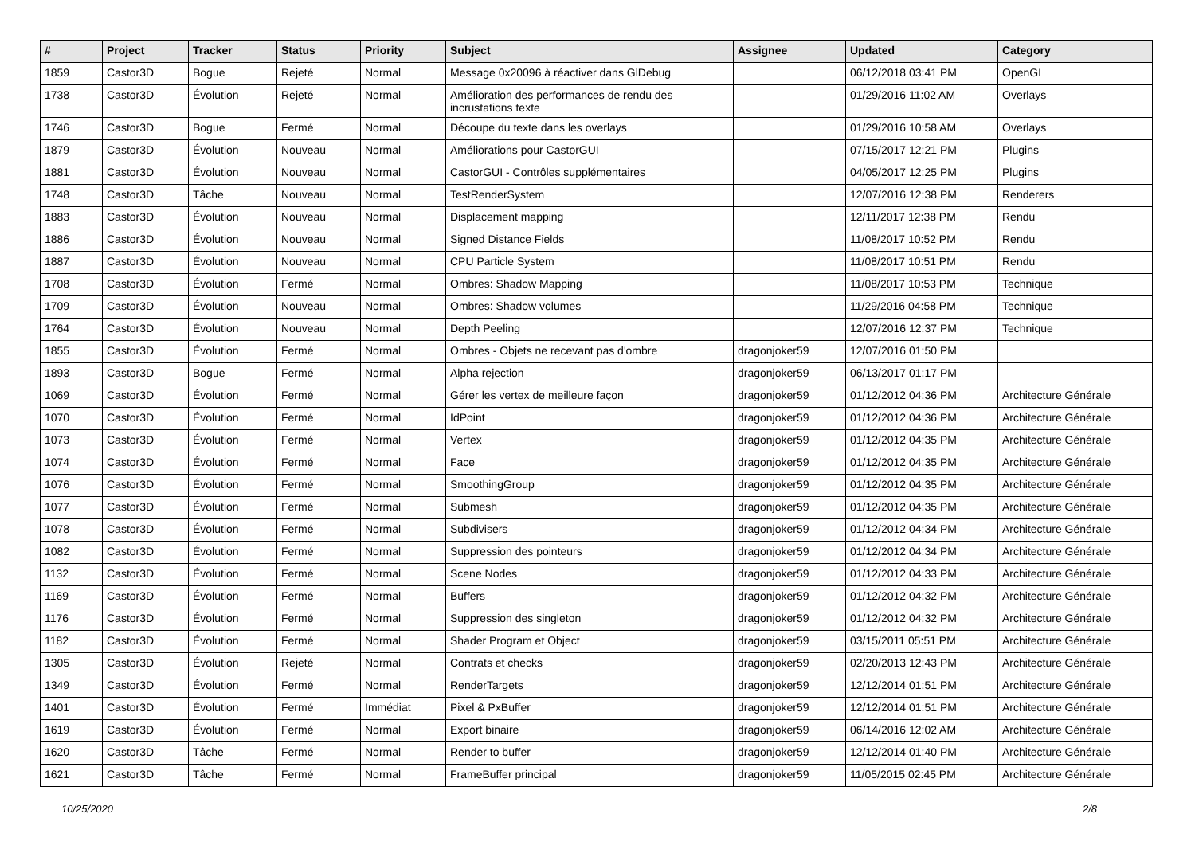| # | Project | Tracker | Status | Priority | Subject | Assignee | Updated | Category |
| --- | --- | --- | --- | --- | --- | --- | --- | --- |
| 1859 | Castor3D | Bogue | Rejeté | Normal | Message 0x20096 à réactiver dans GlDebug | | 06/12/2018 03:41 PM | OpenGL |
| 1738 | Castor3D | Évolution | Rejeté | Normal | Amélioration des performances de rendu des incrustations texte | | 01/29/2016 11:02 AM | Overlays |
| 1746 | Castor3D | Bogue | Fermé | Normal | Découpe du texte dans les overlays | | 01/29/2016 10:58 AM | Overlays |
| 1879 | Castor3D | Évolution | Nouveau | Normal | Améliorations pour CastorGUI | | 07/15/2017 12:21 PM | Plugins |
| 1881 | Castor3D | Évolution | Nouveau | Normal | CastorGUI - Contrôles supplémentaires | | 04/05/2017 12:25 PM | Plugins |
| 1748 | Castor3D | Tâche | Nouveau | Normal | TestRenderSystem | | 12/07/2016 12:38 PM | Renderers |
| 1883 | Castor3D | Évolution | Nouveau | Normal | Displacement mapping | | 12/11/2017 12:38 PM | Rendu |
| 1886 | Castor3D | Évolution | Nouveau | Normal | Signed Distance Fields | | 11/08/2017 10:52 PM | Rendu |
| 1887 | Castor3D | Évolution | Nouveau | Normal | CPU Particle System | | 11/08/2017 10:51 PM | Rendu |
| 1708 | Castor3D | Évolution | Fermé | Normal | Ombres: Shadow Mapping | | 11/08/2017 10:53 PM | Technique |
| 1709 | Castor3D | Évolution | Nouveau | Normal | Ombres: Shadow volumes | | 11/29/2016 04:58 PM | Technique |
| 1764 | Castor3D | Évolution | Nouveau | Normal | Depth Peeling | | 12/07/2016 12:37 PM | Technique |
| 1855 | Castor3D | Évolution | Fermé | Normal | Ombres - Objets ne recevant pas d'ombre | dragonjoker59 | 12/07/2016 01:50 PM | |
| 1893 | Castor3D | Bogue | Fermé | Normal | Alpha rejection | dragonjoker59 | 06/13/2017 01:17 PM | |
| 1069 | Castor3D | Évolution | Fermé | Normal | Gérer les vertex de meilleure façon | dragonjoker59 | 01/12/2012 04:36 PM | Architecture Générale |
| 1070 | Castor3D | Évolution | Fermé | Normal | IdPoint | dragonjoker59 | 01/12/2012 04:36 PM | Architecture Générale |
| 1073 | Castor3D | Évolution | Fermé | Normal | Vertex | dragonjoker59 | 01/12/2012 04:35 PM | Architecture Générale |
| 1074 | Castor3D | Évolution | Fermé | Normal | Face | dragonjoker59 | 01/12/2012 04:35 PM | Architecture Générale |
| 1076 | Castor3D | Évolution | Fermé | Normal | SmoothingGroup | dragonjoker59 | 01/12/2012 04:35 PM | Architecture Générale |
| 1077 | Castor3D | Évolution | Fermé | Normal | Submesh | dragonjoker59 | 01/12/2012 04:35 PM | Architecture Générale |
| 1078 | Castor3D | Évolution | Fermé | Normal | Subdivisers | dragonjoker59 | 01/12/2012 04:34 PM | Architecture Générale |
| 1082 | Castor3D | Évolution | Fermé | Normal | Suppression des pointeurs | dragonjoker59 | 01/12/2012 04:34 PM | Architecture Générale |
| 1132 | Castor3D | Évolution | Fermé | Normal | Scene Nodes | dragonjoker59 | 01/12/2012 04:33 PM | Architecture Générale |
| 1169 | Castor3D | Évolution | Fermé | Normal | Buffers | dragonjoker59 | 01/12/2012 04:32 PM | Architecture Générale |
| 1176 | Castor3D | Évolution | Fermé | Normal | Suppression des singleton | dragonjoker59 | 01/12/2012 04:32 PM | Architecture Générale |
| 1182 | Castor3D | Évolution | Fermé | Normal | Shader Program et Object | dragonjoker59 | 03/15/2011 05:51 PM | Architecture Générale |
| 1305 | Castor3D | Évolution | Rejeté | Normal | Contrats et checks | dragonjoker59 | 02/20/2013 12:43 PM | Architecture Générale |
| 1349 | Castor3D | Évolution | Fermé | Normal | RenderTargets | dragonjoker59 | 12/12/2014 01:51 PM | Architecture Générale |
| 1401 | Castor3D | Évolution | Fermé | Immédiat | Pixel & PxBuffer | dragonjoker59 | 12/12/2014 01:51 PM | Architecture Générale |
| 1619 | Castor3D | Évolution | Fermé | Normal | Export binaire | dragonjoker59 | 06/14/2016 12:02 AM | Architecture Générale |
| 1620 | Castor3D | Tâche | Fermé | Normal | Render to buffer | dragonjoker59 | 12/12/2014 01:40 PM | Architecture Générale |
| 1621 | Castor3D | Tâche | Fermé | Normal | FrameBuffer principal | dragonjoker59 | 11/05/2015 02:45 PM | Architecture Générale |
10/25/2020 2/8